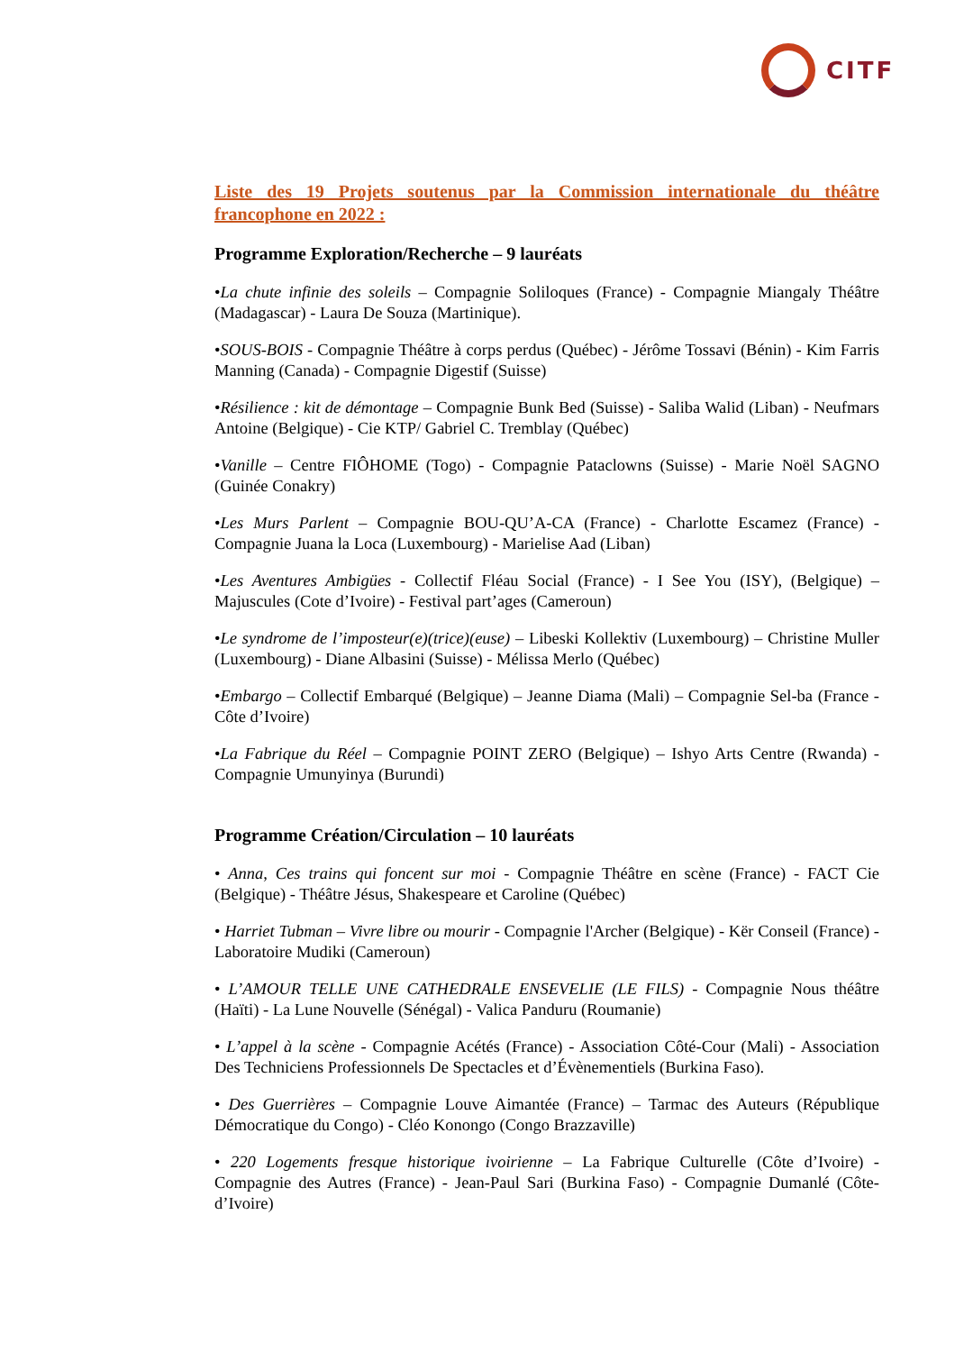CITF
Liste des 19 Projets soutenus par la Commission internationale du théâtre francophone en 2022 :
Programme Exploration/Recherche – 9 lauréats
•La chute infinie des soleils – Compagnie Soliloques (France) - Compagnie Miangaly Théâtre (Madagascar) - Laura De Souza (Martinique).
•SOUS-BOIS - Compagnie Théâtre à corps perdus (Québec) - Jérôme Tossavi (Bénin) - Kim Farris Manning (Canada) - Compagnie Digestif (Suisse)
•Résilience : kit de démontage – Compagnie Bunk Bed (Suisse) - Saliba Walid (Liban) - Neufmars Antoine (Belgique) - Cie KTP/ Gabriel C. Tremblay (Québec)
•Vanille – Centre FIÔHOME (Togo) - Compagnie Pataclowns (Suisse) - Marie Noël SAGNO (Guinée Conakry)
•Les Murs Parlent – Compagnie BOU-QU’A-CA (France) - Charlotte Escamez (France) - Compagnie Juana la Loca (Luxembourg) - Marielise Aad (Liban)
•Les Aventures Ambigües - Collectif Fléau Social (France) - I See You (ISY), (Belgique) – Majuscules (Cote d’Ivoire) - Festival part’ages (Cameroun)
•Le syndrome de l’imposteur(e)(trice)(euse) – Libeski Kollektiv (Luxembourg) – Christine Muller (Luxembourg) - Diane Albasini (Suisse) - Mélissa Merlo (Québec)
•Embargo – Collectif Embarqué (Belgique) – Jeanne Diama (Mali) – Compagnie Sel-ba (France - Côte d’Ivoire)
•La Fabrique du Réel – Compagnie POINT ZERO (Belgique) – Ishyo Arts Centre (Rwanda) - Compagnie Umunyinya (Burundi)
Programme Création/Circulation – 10 lauréats
• Anna, Ces trains qui foncent sur moi - Compagnie Théâtre en scène (France) - FACT Cie (Belgique) - Théâtre Jésus, Shakespeare et Caroline (Québec)
• Harriet Tubman – Vivre libre ou mourir - Compagnie l'Archer (Belgique) - Kër Conseil (France) - Laboratoire Mudiki (Cameroun)
• L’AMOUR TELLE UNE CATHEDRALE ENSEVELIE (LE FILS) - Compagnie Nous théâtre (Haïti) - La Lune Nouvelle (Sénégal) - Valica Panduru (Roumanie)
• L’appel à la scène - Compagnie Acétés (France) - Association Côté-Cour (Mali) - Association Des Techniciens Professionnels De Spectacles et d’Évènementiels (Burkina Faso).
• Des Guerrières – Compagnie Louve Aimantée (France) – Tarmac des Auteurs (République Démocratique du Congo) - Cléo Konongo (Congo Brazzaville)
• 220 Logements fresque historique ivoirienne – La Fabrique Culturelle (Côte d’Ivoire) - Compagnie des Autres (France) - Jean-Paul Sari (Burkina Faso) - Compagnie Dumanlé (Côte-d’Ivoire)